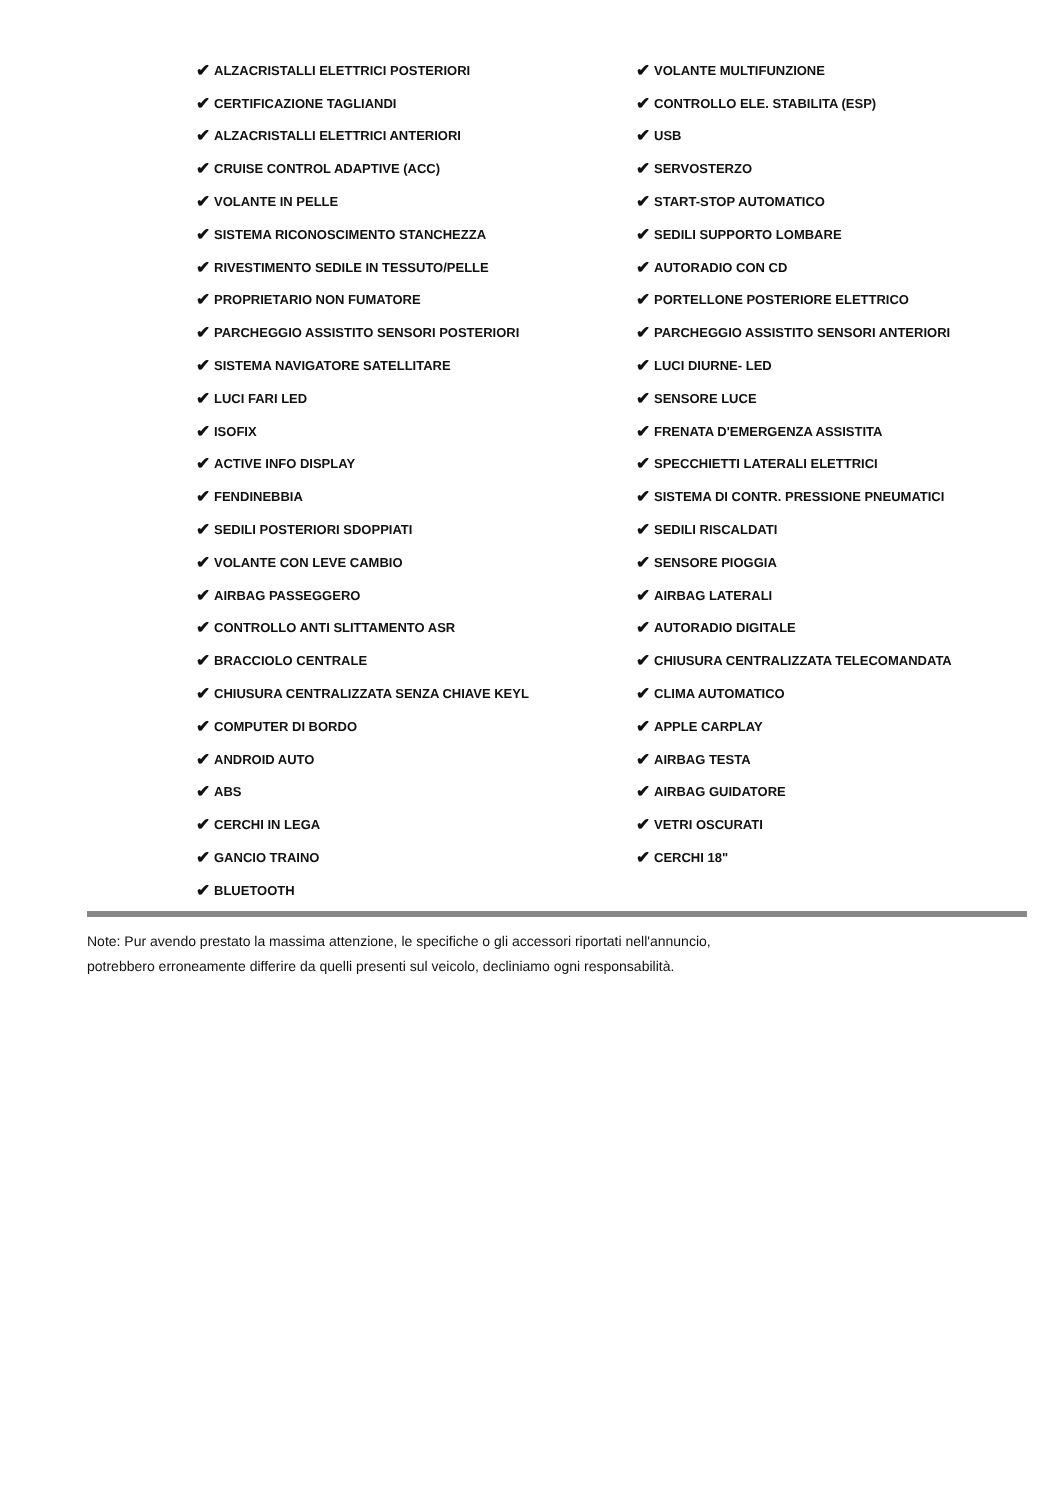✔ ALZACRISTALLI ELETTRICI POSTERIORI
✔ CERTIFICAZIONE TAGLIANDI
✔ ALZACRISTALLI ELETTRICI ANTERIORI
✔ CRUISE CONTROL ADAPTIVE (ACC)
✔ VOLANTE IN PELLE
✔ SISTEMA RICONOSCIMENTO STANCHEZZA
✔ RIVESTIMENTO SEDILE IN TESSUTO/PELLE
✔ PROPRIETARIO NON FUMATORE
✔ PARCHEGGIO ASSISTITO SENSORI POSTERIORI
✔ SISTEMA NAVIGATORE SATELLITARE
✔ LUCI FARI LED
✔ ISOFIX
✔ ACTIVE INFO DISPLAY
✔ FENDINEBBIA
✔ SEDILI POSTERIORI SDOPPIATI
✔ VOLANTE CON LEVE CAMBIO
✔ AIRBAG PASSEGGERO
✔ CONTROLLO ANTI SLITTAMENTO ASR
✔ BRACCIOLO CENTRALE
✔ CHIUSURA CENTRALIZZATA SENZA CHIAVE KEYL
✔ COMPUTER DI BORDO
✔ ANDROID AUTO
✔ ABS
✔ CERCHI IN LEGA
✔ GANCIO TRAINO
✔ BLUETOOTH
✔ VOLANTE MULTIFUNZIONE
✔ CONTROLLO ELE. STABILITA (ESP)
✔ USB
✔ SERVOSTERZO
✔ START-STOP AUTOMATICO
✔ SEDILI SUPPORTO LOMBARE
✔ AUTORADIO CON CD
✔ PORTELLONE POSTERIORE ELETTRICO
✔ PARCHEGGIO ASSISTITO SENSORI ANTERIORI
✔ LUCI DIURNE- LED
✔ SENSORE LUCE
✔ FRENATA D'EMERGENZA ASSISTITA
✔ SPECCHIETTI LATERALI ELETTRICI
✔ SISTEMA DI CONTR. PRESSIONE PNEUMATICI
✔ SEDILI RISCALDATI
✔ SENSORE PIOGGIA
✔ AIRBAG LATERALI
✔ AUTORADIO DIGITALE
✔ CHIUSURA CENTRALIZZATA TELECOMANDATA
✔ CLIMA AUTOMATICO
✔ APPLE CARPLAY
✔ AIRBAG TESTA
✔ AIRBAG GUIDATORE
✔ VETRI OSCURATI
✔ CERCHI 18"
Note: Pur avendo prestato la massima attenzione, le specifiche o gli accessori riportati nell'annuncio,
potrebbero erroneamente differire da quelli presenti sul veicolo, decliniamo ogni responsabilità.